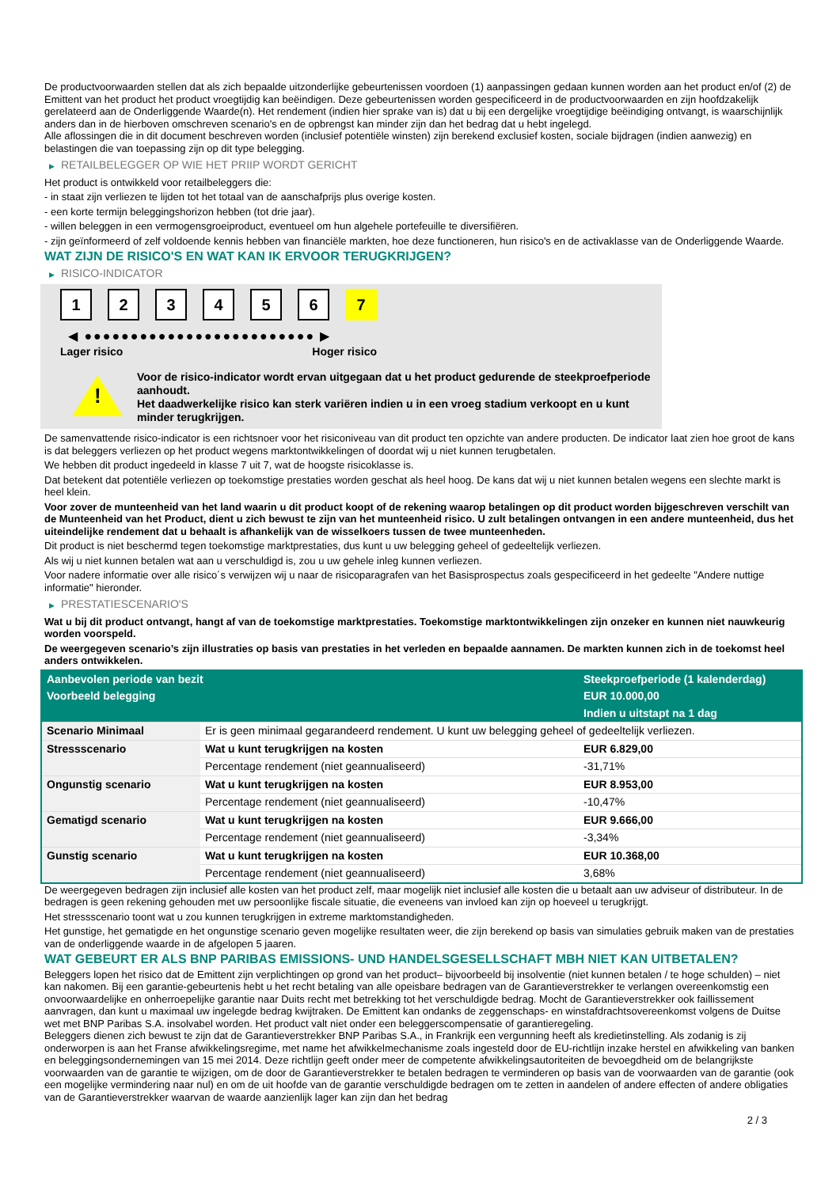De productvoorwaarden stellen dat als zich bepaalde uitzonderlijke gebeurtenissen voordoen (1) aanpassingen gedaan kunnen worden aan het product en/of (2) de Emittent van het product het product vroegtijdig kan beëindigen. Deze gebeurtenissen worden gespecificeerd in de productvoorwaarden en zijn hoofdzakelijk gerelateerd aan de Onderliggende Waarde(n). Het rendement (indien hier sprake van is) dat u bij een dergelijke vroegtijdige beëindiging ontvangt, is waarschijnlijk anders dan in de hierboven omschreven scenario's en de opbrengst kan minder zijn dan het bedrag dat u hebt ingelegd.
Alle aflossingen die in dit document beschreven worden (inclusief potentiële winsten) zijn berekend exclusief kosten, sociale bijdragen (indien aanwezig) en belastingen die van toepassing zijn op dit type belegging.
▶ RETAILBELEGGER OP WIE HET PRIIP WORDT GERICHT
Het product is ontwikkeld voor retailbeleggers die:
- in staat zijn verliezen te lijden tot het totaal van de aanschafprijs plus overige kosten.
- een korte termijn beleggingshorizon hebben (tot drie jaar).
- willen beleggen in een vermogensgroeiproduct, eventueel om hun algehele portefeuille te diversifiëren.
- zijn geïnformeerd of zelf voldoende kennis hebben van financiële markten, hoe deze functioneren, hun risico's en de activaklasse van de Onderliggende Waarde.
WAT ZIJN DE RISICO'S EN WAT KAN IK ERVOOR TERUGKRIJGEN?
▶ RISICO-INDICATOR
1 2 3 4 5 6 7
◀ ●●●●●●●●●●●●●●●●●●●●●●●●● ▶
Lager risico Hoger risico
!
Voor de risico-indicator wordt ervan uitgegaan dat u het product gedurende de steekproefperiode aanhoudt.
Het daadwerkelijke risico kan sterk variëren indien u in een vroeg stadium verkoopt en u kunt minder terugkrijgen.
De samenvattende risico-indicator is een richtsnoer voor het risiconiveau van dit product ten opzichte van andere producten. De indicator laat zien hoe groot de kans is dat beleggers verliezen op het product wegens marktontwikkelingen of doordat wij u niet kunnen terugbetalen.
We hebben dit product ingedeeld in klasse 7 uit 7, wat de hoogste risicoklasse is.
Dat betekent dat potentiële verliezen op toekomstige prestaties worden geschat als heel hoog. De kans dat wij u niet kunnen betalen wegens een slechte markt is heel klein.
Voor zover de munteenheid van het land waarin u dit product koopt of de rekening waarop betalingen op dit product worden bijgeschreven verschilt van de Munteenheid van het Product, dient u zich bewust te zijn van het munteenheid risico. U zult betalingen ontvangen in een andere munteenheid, dus het uiteindelijke rendement dat u behaalt is afhankelijk van de wisselkoers tussen de twee munteenheden.
Dit product is niet beschermd tegen toekomstige marktprestaties, dus kunt u uw belegging geheel of gedeeltelijk verliezen.
Als wij u niet kunnen betalen wat aan u verschuldigd is, zou u uw gehele inleg kunnen verliezen.
Voor nadere informatie over alle risico´s verwijzen wij u naar de risicoparagrafen van het Basisprospectus zoals gespecificeerd in het gedeelte "Andere nuttige informatie" hieronder.
▶ PRESTATIESCENARIO'S
Wat u bij dit product ontvangt, hangt af van de toekomstige marktprestaties. Toekomstige marktontwikkelingen zijn onzeker en kunnen niet nauwkeurig worden voorspeld.
De weergegeven scenario’s zijn illustraties op basis van prestaties in het verleden en bepaalde aannamen. De markten kunnen zich in de toekomst heel anders ontwikkelen.
| Aanbevolen periode van bezit | | Steekproefperiode (1 kalenderdag) |
| --- | --- | --- |
| Voorbeeld belegging | | EUR 10.000,00 |
| | | Indien u uitstapt na 1 dag |
| Scenario Minimaal | Er is geen minimaal gegarandeerd rendement. U kunt uw belegging geheel of gedeeltelijk verliezen. | |
| Stressscenario | Wat u kunt terugkrijgen na kosten | EUR 6.829,00 |
| | Percentage rendement (niet geannualiseerd) | -31,71% |
| Ongunstig scenario | Wat u kunt terugkrijgen na kosten | EUR 8.953,00 |
| | Percentage rendement (niet geannualiseerd) | -10,47% |
| Gematigd scenario | Wat u kunt terugkrijgen na kosten | EUR 9.666,00 |
| | Percentage rendement (niet geannualiseerd) | -3,34% |
| Gunstig scenario | Wat u kunt terugkrijgen na kosten | EUR 10.368,00 |
| | Percentage rendement (niet geannualiseerd) | 3,68% |
De weergegeven bedragen zijn inclusief alle kosten van het product zelf, maar mogelijk niet inclusief alle kosten die u betaalt aan uw adviseur of distributeur. In de bedragen is geen rekening gehouden met uw persoonlijke fiscale situatie, die eveneens van invloed kan zijn op hoeveel u terugkrijgt.
Het stressscenario toont wat u zou kunnen terugkrijgen in extreme marktomstandigheden.
Het gunstige, het gematigde en het ongunstige scenario geven mogelijke resultaten weer, die zijn berekend op basis van simulaties gebruik maken van de prestaties van de onderliggende waarde in de afgelopen 5 jaaren.
WAT GEBEURT ER ALS BNP PARIBAS EMISSIONS- UND HANDELSGESELLSCHAFT MBH NIET KAN UITBETALEN?
Beleggers lopen het risico dat de Emittent zijn verplichtingen op grond van het product– bijvoorbeeld bij insolventie (niet kunnen betalen / te hoge schulden) – niet kan nakomen. Bij een garantie-gebeurtenis hebt u het recht betaling van alle opeisbare bedragen van de Garantieverstrekker te verlangen overeenkomstig een onvoorwaardelijke en onherroepelijke garantie naar Duits recht met betrekking tot het verschuldigde bedrag. Mocht de Garantieverstrekker ook faillissement aanvragen, dan kunt u maximaal uw ingelegde bedrag kwijtraken. De Emittent kan ondanks de zeggenschaps- en winstafdrachtsovereenkomst volgens de Duitse wet met BNP Paribas S.A. insolvabel worden. Het product valt niet onder een beleggerscompensatie of garantieregeling.
Beleggers dienen zich bewust te zijn dat de Garantieverstrekker BNP Paribas S.A., in Frankrijk een vergunning heeft als kredietinstelling. Als zodanig is zij onderworpen is aan het Franse afwikkelingsregime, met name het afwikkelmechanisme zoals ingesteld door de EU-richtlijn inzake herstel en afwikkeling van banken en beleggingsondernemingen van 15 mei 2014. Deze richtlijn geeft onder meer de competente afwikkelingsautoriteiten de bevoegdheid om de belangrijkste voorwaarden van de garantie te wijzigen, om de door de Garantieverstrekker te betalen bedragen te verminderen op basis van de voorwaarden van de garantie (ook een mogelijke vermindering naar nul) en om de uit hoofde van de garantie verschuldigde bedragen om te zetten in aandelen of andere effecten of andere obligaties van de Garantieverstrekker waarvan de waarde aanzienlijk lager kan zijn dan het bedrag
2 / 3